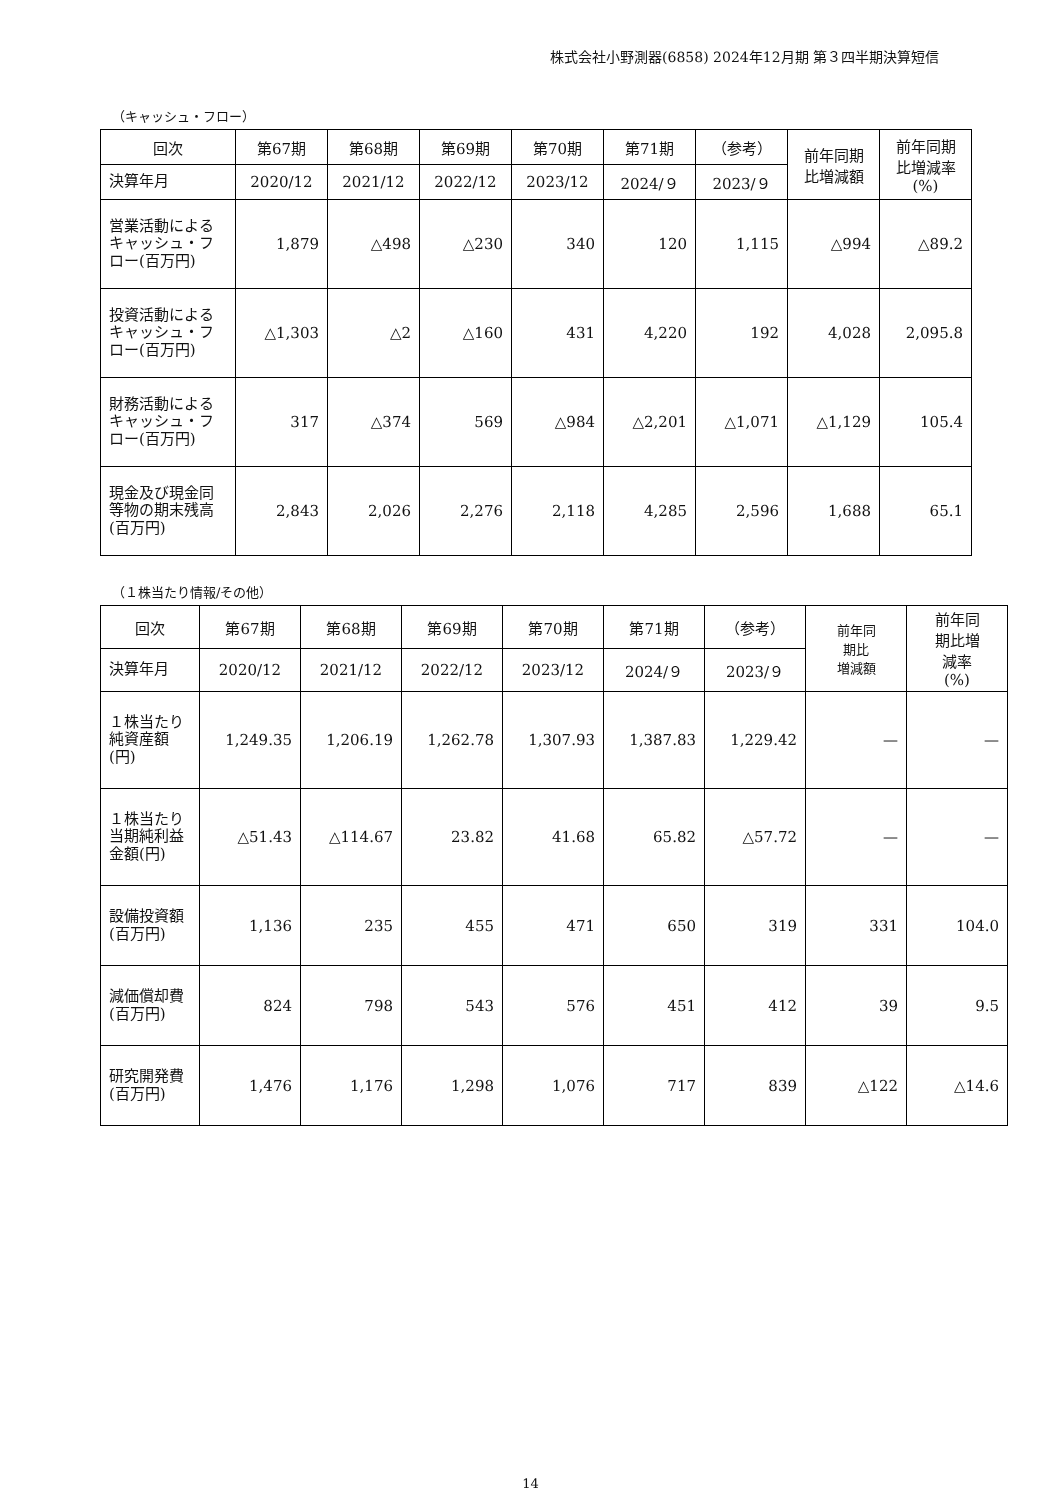株式会社小野測器(6858) 2024年12月期 第３四半期決算短信
（キャッシュ・フロー）
| 回次 | 第67期 | 第68期 | 第69期 | 第70期 | 第71期 | （参考） | 前年同期 比増減額 | 前年同期 比増減率 (%) |
| --- | --- | --- | --- | --- | --- | --- | --- | --- |
| 決算年月 | 2020/12 | 2021/12 | 2022/12 | 2023/12 | 2024/９ | 2023/９ | | |
| 営業活動によるキャッシュ・フロー(百万円) | 1,879 | △498 | △230 | 340 | 120 | 1,115 | △994 | △89.2 |
| 投資活動によるキャッシュ・フロー(百万円) | △1,303 | △2 | △160 | 431 | 4,220 | 192 | 4,028 | 2,095.8 |
| 財務活動によるキャッシュ・フロー(百万円) | 317 | △374 | 569 | △984 | △2,201 | △1,071 | △1,129 | 105.4 |
| 現金及び現金同等物の期末残高(百万円) | 2,843 | 2,026 | 2,276 | 2,118 | 4,285 | 2,596 | 1,688 | 65.1 |
（１株当たり情報/その他）
| 回次 | 第67期 | 第68期 | 第69期 | 第70期 | 第71期 | （参考） | 前年同 期比 増減額 | 前年同 期比増 減率 (%) |
| --- | --- | --- | --- | --- | --- | --- | --- | --- |
| 決算年月 | 2020/12 | 2021/12 | 2022/12 | 2023/12 | 2024/９ | 2023/９ | | |
| １株当たり純資産額(円) | 1,249.35 | 1,206.19 | 1,262.78 | 1,307.93 | 1,387.83 | 1,229.42 | — | — |
| １株当たり当期純利益金額(円) | △51.43 | △114.67 | 23.82 | 41.68 | 65.82 | △57.72 | — | — |
| 設備投資額(百万円) | 1,136 | 235 | 455 | 471 | 650 | 319 | 331 | 104.0 |
| 減価償却費(百万円) | 824 | 798 | 543 | 576 | 451 | 412 | 39 | 9.5 |
| 研究開発費(百万円) | 1,476 | 1,176 | 1,298 | 1,076 | 717 | 839 | △122 | △14.6 |
14